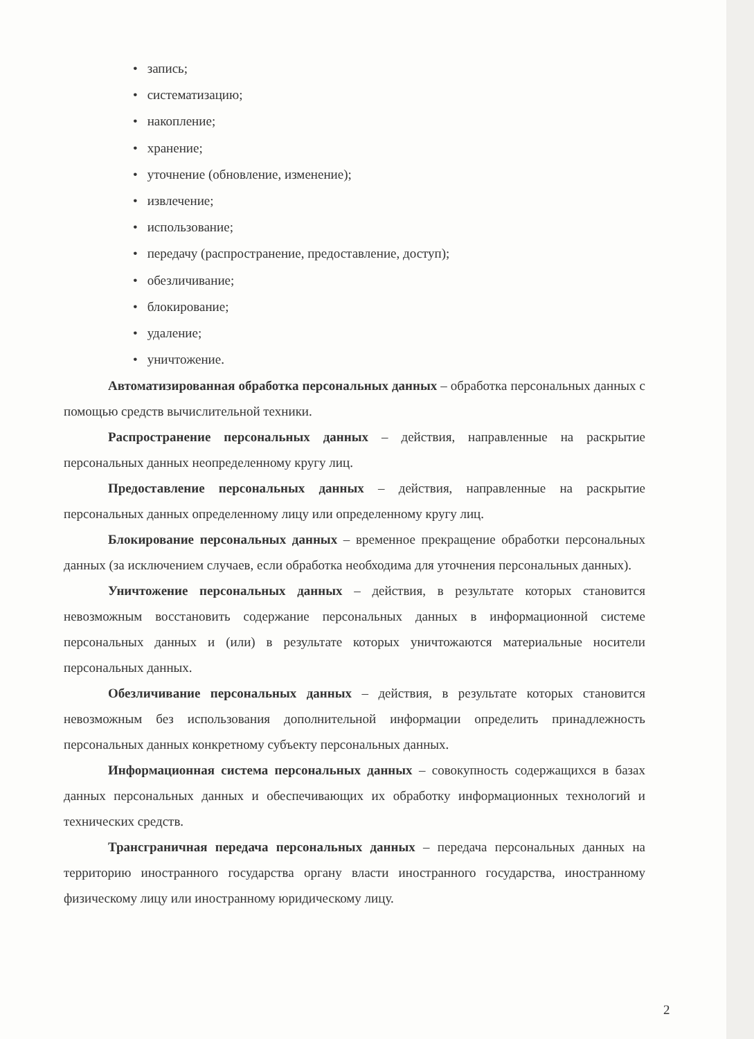• запись;
• систематизацию;
• накопление;
• хранение;
• уточнение (обновление, изменение);
• извлечение;
• использование;
• передачу (распространение, предоставление, доступ);
• обезличивание;
• блокирование;
• удаление;
• уничтожение.
Автоматизированная обработка персональных данных – обработка персональных данных с помощью средств вычислительной техники.
Распространение персональных данных – действия, направленные на раскрытие персональных данных неопределенному кругу лиц.
Предоставление персональных данных – действия, направленные на раскрытие персональных данных определенному лицу или определенному кругу лиц.
Блокирование персональных данных – временное прекращение обработки персональных данных (за исключением случаев, если обработка необходима для уточнения персональных данных).
Уничтожение персональных данных – действия, в результате которых становится невозможным восстановить содержание персональных данных в информационной системе персональных данных и (или) в результате которых уничтожаются материальные носители персональных данных.
Обезличивание персональных данных – действия, в результате которых становится невозможным без использования дополнительной информации определить принадлежность персональных данных конкретному субъекту персональных данных.
Информационная система персональных данных – совокупность содержащихся в базах данных персональных данных и обеспечивающих их обработку информационных технологий и технических средств.
Трансграничная передача персональных данных – передача персональных данных на территорию иностранного государства органу власти иностранного государства, иностранному физическому лицу или иностранному юридическому лицу.
2